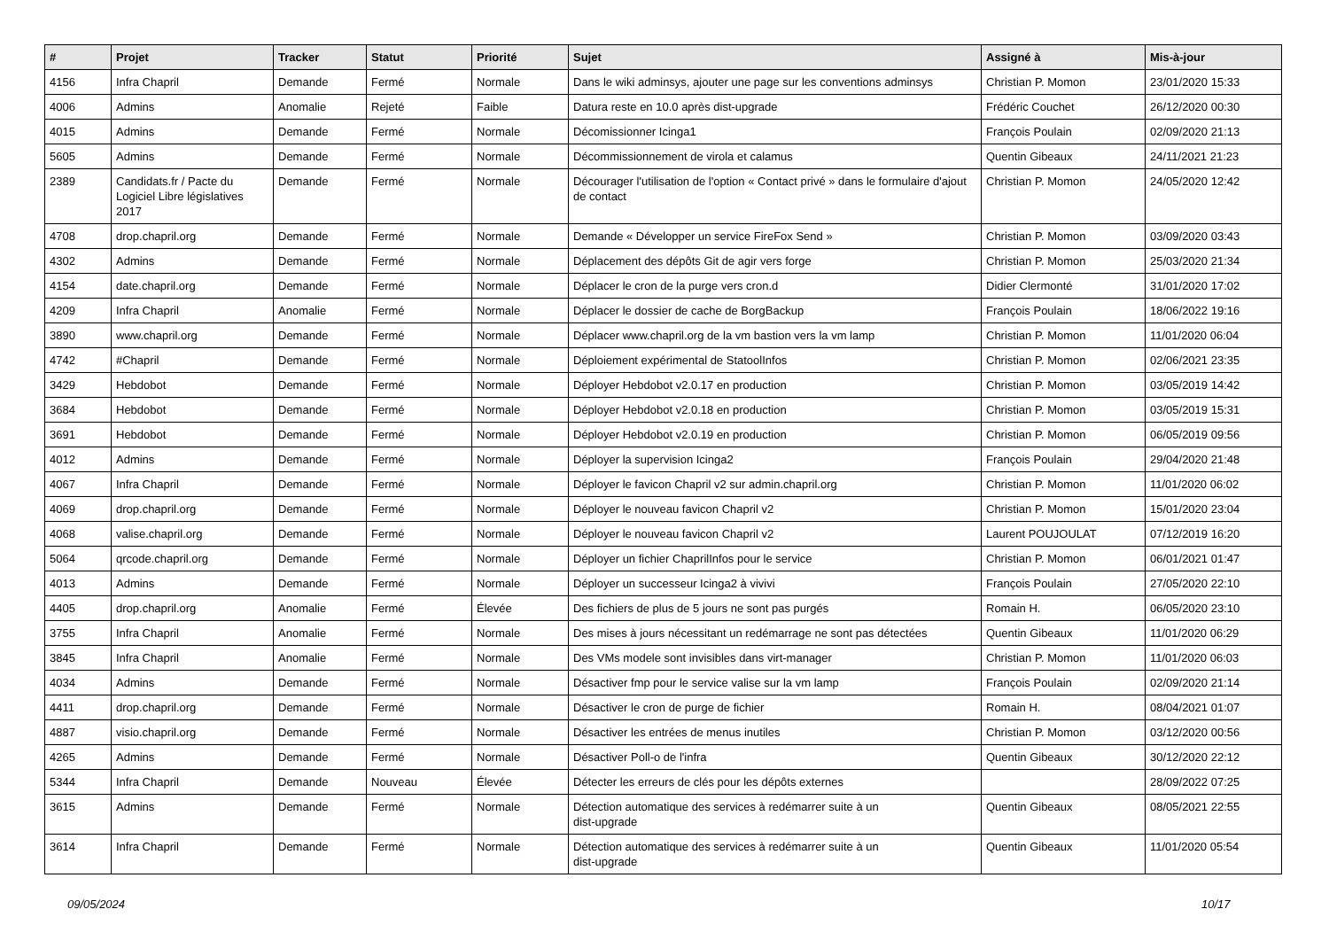| # | Projet | Tracker | Statut | Priorité | Sujet | Assigné à | Mis-à-jour |
| --- | --- | --- | --- | --- | --- | --- | --- |
| 4156 | Infra Chapril | Demande | Fermé | Normale | Dans le wiki adminsys, ajouter une page sur les conventions adminsys | Christian P. Momon | 23/01/2020 15:33 |
| 4006 | Admins | Anomalie | Rejeté | Faible | Datura reste en 10.0 après dist-upgrade | Frédéric Couchet | 26/12/2020 00:30 |
| 4015 | Admins | Demande | Fermé | Normale | Décomissionner Icinga1 | François Poulain | 02/09/2020 21:13 |
| 5605 | Admins | Demande | Fermé | Normale | Décommissionnement de virola et calamus | Quentin Gibeaux | 24/11/2021 21:23 |
| 2389 | Candidats.fr / Pacte du Logiciel Libre législatives 2017 | Demande | Fermé | Normale | Décourager l'utilisation de l'option « Contact privé » dans le formulaire d'ajout de contact | Christian P. Momon | 24/05/2020 12:42 |
| 4708 | drop.chapril.org | Demande | Fermé | Normale | Demande « Développer un service FireFox Send » | Christian P. Momon | 03/09/2020 03:43 |
| 4302 | Admins | Demande | Fermé | Normale | Déplacement des dépôts Git de agir vers forge | Christian P. Momon | 25/03/2020 21:34 |
| 4154 | date.chapril.org | Demande | Fermé | Normale | Déplacer le cron de la purge vers cron.d | Didier Clermonté | 31/01/2020 17:02 |
| 4209 | Infra Chapril | Anomalie | Fermé | Normale | Déplacer le dossier de cache de BorgBackup | François Poulain | 18/06/2022 19:16 |
| 3890 | www.chapril.org | Demande | Fermé | Normale | Déplacer www.chapril.org de la vm bastion vers la vm lamp | Christian P. Momon | 11/01/2020 06:04 |
| 4742 | #Chapril | Demande | Fermé | Normale | Déploiement expérimental de StatoolInfos | Christian P. Momon | 02/06/2021 23:35 |
| 3429 | Hebdobot | Demande | Fermé | Normale | Déployer Hebdobot v2.0.17 en production | Christian P. Momon | 03/05/2019 14:42 |
| 3684 | Hebdobot | Demande | Fermé | Normale | Déployer Hebdobot v2.0.18 en production | Christian P. Momon | 03/05/2019 15:31 |
| 3691 | Hebdobot | Demande | Fermé | Normale | Déployer Hebdobot v2.0.19 en production | Christian P. Momon | 06/05/2019 09:56 |
| 4012 | Admins | Demande | Fermé | Normale | Déployer la supervision Icinga2 | François Poulain | 29/04/2020 21:48 |
| 4067 | Infra Chapril | Demande | Fermé | Normale | Déployer le favicon Chapril v2 sur admin.chapril.org | Christian P. Momon | 11/01/2020 06:02 |
| 4069 | drop.chapril.org | Demande | Fermé | Normale | Déployer le nouveau favicon Chapril v2 | Christian P. Momon | 15/01/2020 23:04 |
| 4068 | valise.chapril.org | Demande | Fermé | Normale | Déployer le nouveau favicon Chapril v2 | Laurent POUJOULAT | 07/12/2019 16:20 |
| 5064 | qrcode.chapril.org | Demande | Fermé | Normale | Déployer un fichier ChaprilInfos pour le service | Christian P. Momon | 06/01/2021 01:47 |
| 4013 | Admins | Demande | Fermé | Normale | Déployer un successeur Icinga2 à vivivi | François Poulain | 27/05/2020 22:10 |
| 4405 | drop.chapril.org | Anomalie | Fermé | Élevée | Des fichiers de plus de 5 jours ne sont pas purgés | Romain H. | 06/05/2020 23:10 |
| 3755 | Infra Chapril | Anomalie | Fermé | Normale | Des mises à jours nécessitant un redémarrage ne sont pas détectées | Quentin Gibeaux | 11/01/2020 06:29 |
| 3845 | Infra Chapril | Anomalie | Fermé | Normale | Des VMs modele sont invisibles dans virt-manager | Christian P. Momon | 11/01/2020 06:03 |
| 4034 | Admins | Demande | Fermé | Normale | Désactiver fmp pour le service valise sur la vm lamp | François Poulain | 02/09/2020 21:14 |
| 4411 | drop.chapril.org | Demande | Fermé | Normale | Désactiver le cron de purge de fichier | Romain H. | 08/04/2021 01:07 |
| 4887 | visio.chapril.org | Demande | Fermé | Normale | Désactiver les entrées de menus inutiles | Christian P. Momon | 03/12/2020 00:56 |
| 4265 | Admins | Demande | Fermé | Normale | Désactiver Poll-o de l'infra | Quentin Gibeaux | 30/12/2020 22:12 |
| 5344 | Infra Chapril | Demande | Nouveau | Élevée | Détecter les erreurs de clés pour les dépôts externes | | 28/09/2022 07:25 |
| 3615 | Admins | Demande | Fermé | Normale | Détection automatique des services à redémarrer suite à un dist-upgrade | Quentin Gibeaux | 08/05/2021 22:55 |
| 3614 | Infra Chapril | Demande | Fermé | Normale | Détection automatique des services à redémarrer suite à un dist-upgrade | Quentin Gibeaux | 11/01/2020 05:54 |
09/05/2024 10/17